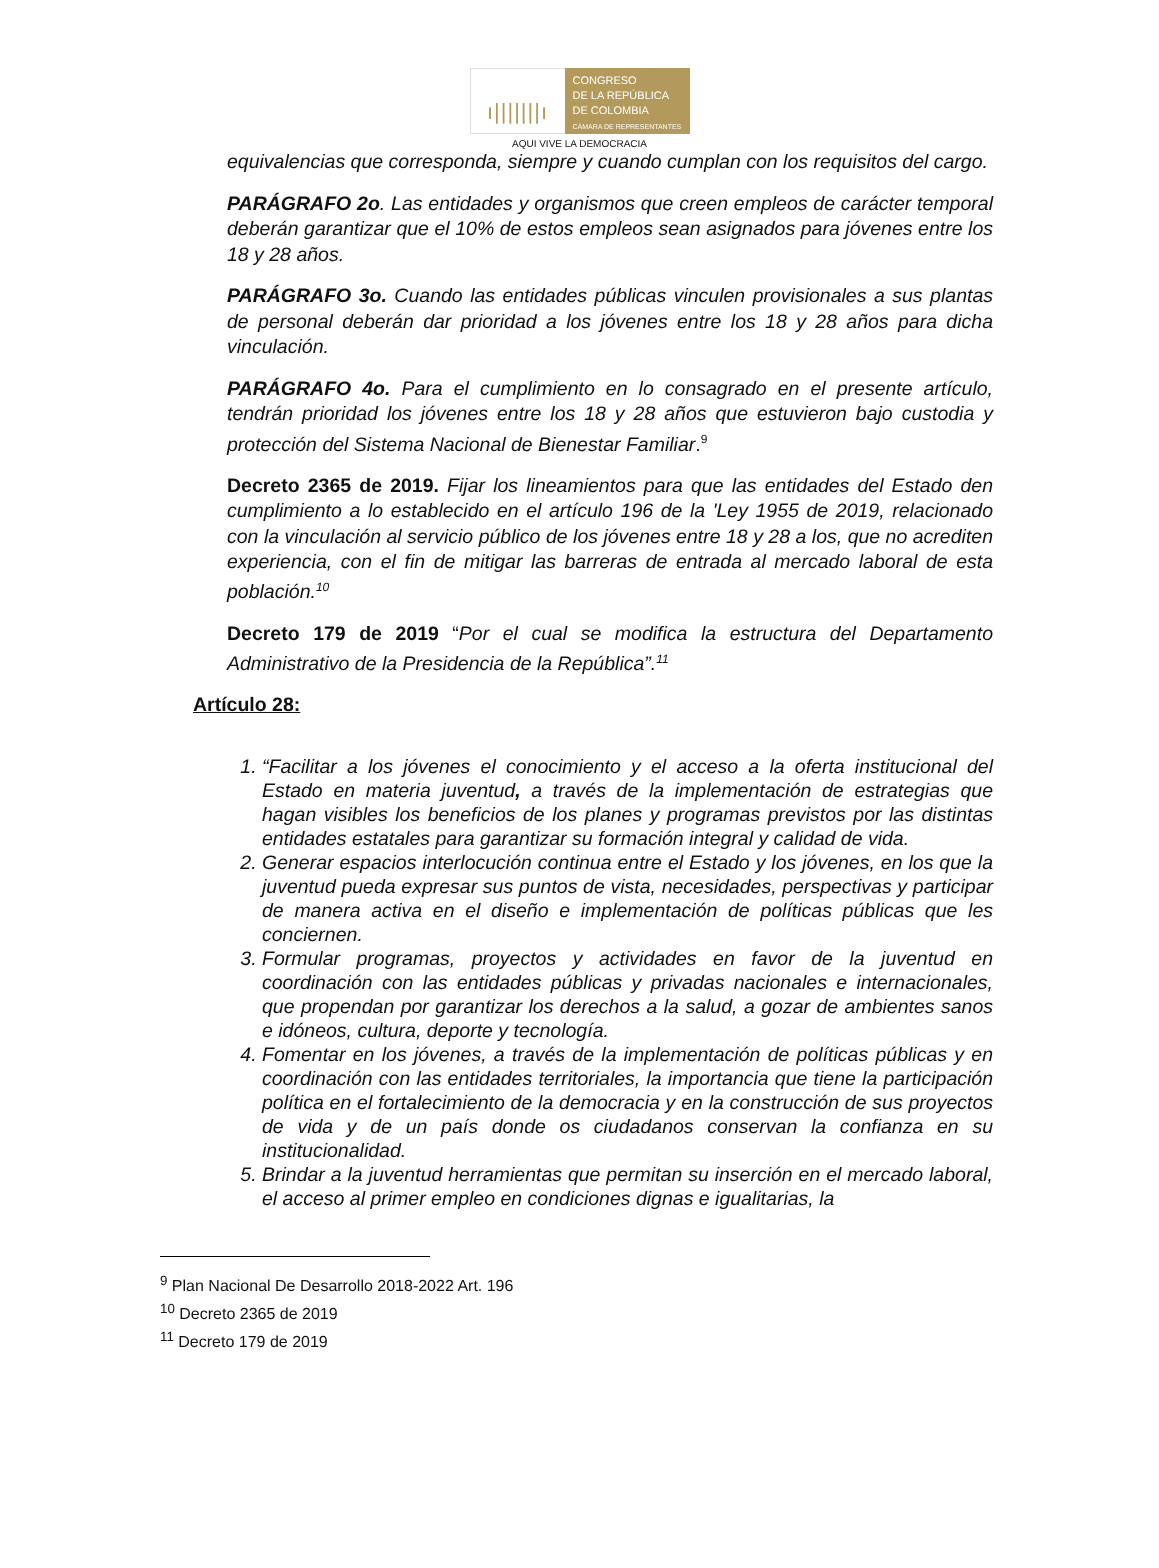ı|||||||ı
CONGRESO
DE LA REPÚBLICA
DE COLOMBIA
CÁMARA DE REPRESENTANTES
AQUI VIVE LA DEMOCRACIA
equivalencias que corresponda, siempre y cuando cumplan con los requisitos del cargo.
PARÁGRAFO 2o. Las entidades y organismos que creen empleos de carácter temporal deberán garantizar que el 10% de estos empleos sean asignados para jóvenes entre los 18 y 28 años.
PARÁGRAFO 3o. Cuando las entidades públicas vinculen provisionales a sus plantas de personal deberán dar prioridad a los jóvenes entre los 18 y 28 años para dicha vinculación.
PARÁGRAFO 4o. Para el cumplimiento en lo consagrado en el presente artículo, tendrán prioridad los jóvenes entre los 18 y 28 años que estuvieron bajo custodia y protección del Sistema Nacional de Bienestar Familiar.<sup>9</sup>
Decreto 2365 de 2019. Fijar los lineamientos para que las entidades del Estado den cumplimiento a lo establecido en el artículo 196 de la 'Ley 1955 de 2019, relacionado con la vinculación al servicio público de los jóvenes entre 18 y 28 a los, que no acrediten experiencia, con el fin de mitigar las barreras de entrada al mercado laboral de esta población.<sup>10</sup>
Decreto 179 de 2019 “Por el cual se modifica la estructura del Departamento Administrativo de la Presidencia de la República”.<sup>11</sup>
Artículo 28:
1. “Facilitar a los jóvenes el conocimiento y el acceso a la oferta institucional del Estado en materia juventud, a través de la implementación de estrategias que hagan visibles los beneficios de los planes y programas previstos por las distintas entidades estatales para garantizar su formación integral y calidad de vida.
2. Generar espacios interlocución continua entre el Estado y los jóvenes, en los que la juventud pueda expresar sus puntos de vista, necesidades, perspectivas y participar de manera activa en el diseño e implementación de políticas públicas que les conciernen.
3. Formular programas, proyectos y actividades en favor de la juventud en coordinación con las entidades públicas y privadas nacionales e internacionales, que propendan por garantizar los derechos a la salud, a gozar de ambientes sanos e idóneos, cultura, deporte y tecnología.
4. Fomentar en los jóvenes, a través de la implementación de políticas públicas y en coordinación con las entidades territoriales, la importancia que tiene la participación política en el fortalecimiento de la democracia y en la construcción de sus proyectos de vida y de un país donde os ciudadanos conservan la confianza en su institucionalidad.
5. Brindar a la juventud herramientas que permitan su inserción en el mercado laboral, el acceso al primer empleo en condiciones dignas e igualitarias, la
<sup>9</sup> Plan Nacional De Desarrollo 2018-2022 Art. 196
<sup>10</sup> Decreto 2365 de 2019
<sup>11</sup> Decreto 179 de 2019